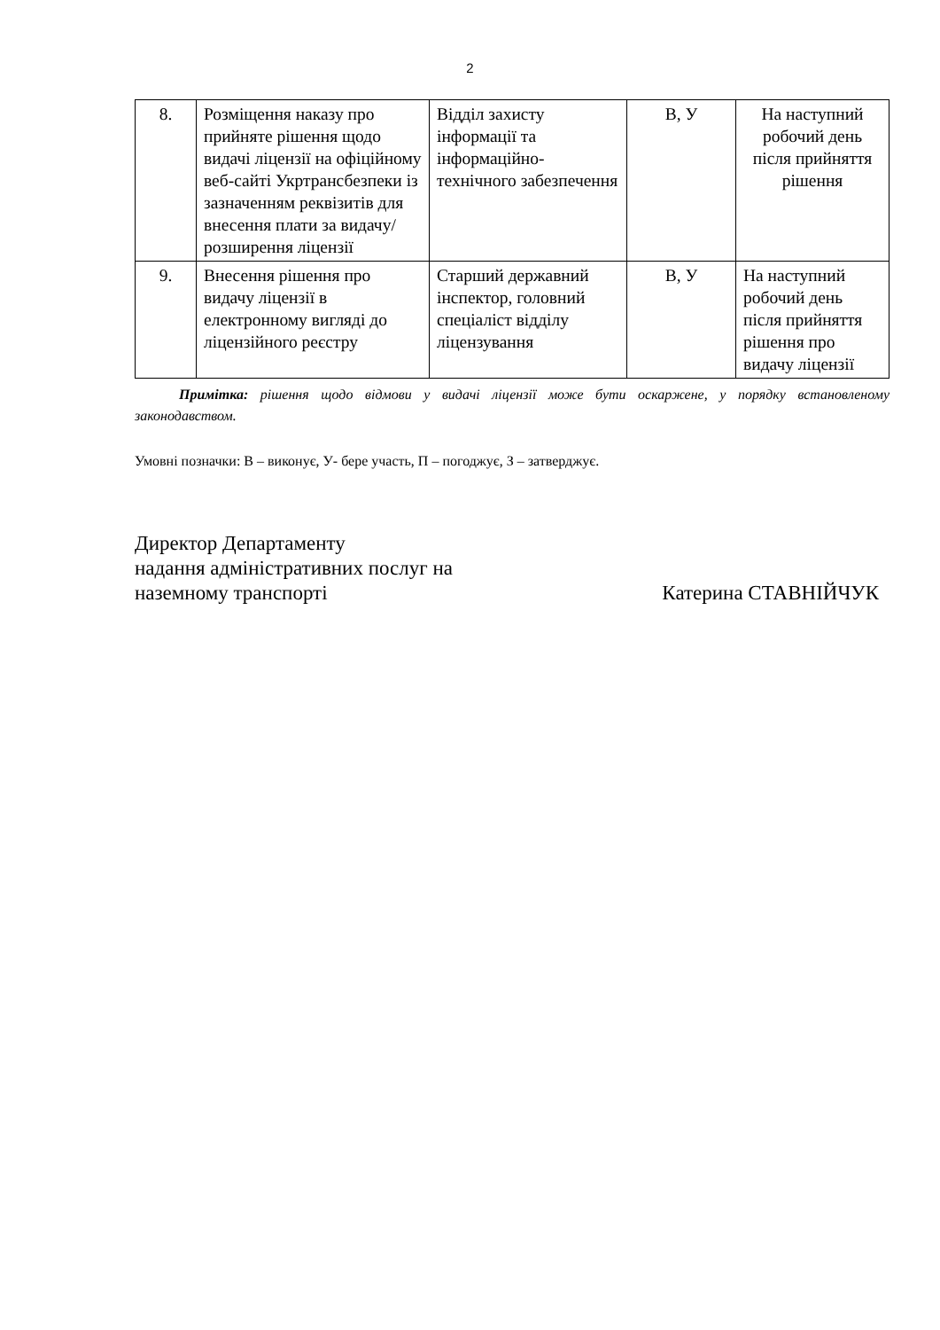2
| 8. | Розміщення наказу про прийняте рішення щодо видачі ліцензії на офіційному веб-сайті Укртрансбезпеки із зазначенням реквізитів для внесення плати за видачу/розширення ліцензії | Відділ захисту інформації та інформаційно-технічного забезпечення | В, У | На наступний робочий день після прийняття рішення |
| 9. | Внесення рішення про видачу ліцензії в електронному вигляді до ліцензійного реєстру | Старший державний інспектор, головний спеціаліст відділу ліцензування | В, У | На наступний робочий день після прийняття рішення про видачу ліцензії |
Примітка: рішення щодо відмови у видачі ліцензії може бути оскаржене, у порядку встановленому законодавством.
Умовні позначки: В – виконує, У- бере участь, П – погоджує, З – затверджує.
Директор Департаменту
надання адміністративних послуг на
наземному транспорті
Катерина СТАВНІЙЧУК